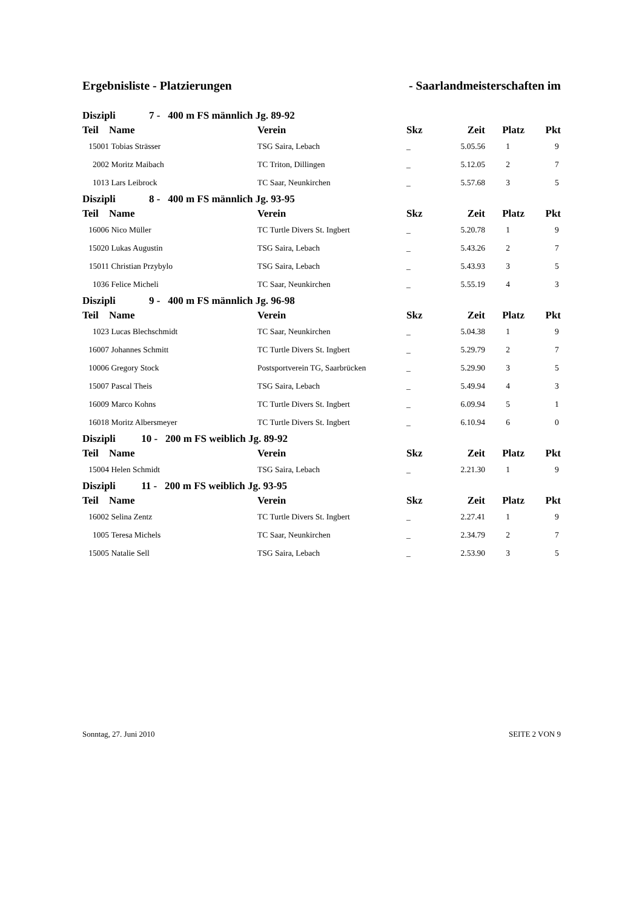Ergebnisliste - Platzierungen - Saarlandmeisterschaften im
| Diszipli 7 - 400 m FS männlich Jg. 89-92 | | | | | | |
| Teil | Name | Verein | Skz | Zeit | Platz | Pkt |
| 15001 | Tobias Strässer | TSG Saira, Lebach | _ | 5.05.56 | 1 | 9 |
| 2002 | Moritz Maibach | TC Triton, Dillingen | _ | 5.12.05 | 2 | 7 |
| 1013 | Lars Leibrock | TC Saar, Neunkirchen | _ | 5.57.68 | 3 | 5 |
| Diszipli 8 - 400 m FS männlich Jg. 93-95 | | | | | | |
| Teil | Name | Verein | Skz | Zeit | Platz | Pkt |
| 16006 | Nico Müller | TC Turtle Divers St. Ingbert | _ | 5.20.78 | 1 | 9 |
| 15020 | Lukas Augustin | TSG Saira, Lebach | _ | 5.43.26 | 2 | 7 |
| 15011 | Christian Przybylo | TSG Saira, Lebach | _ | 5.43.93 | 3 | 5 |
| 1036 | Felice Micheli | TC Saar, Neunkirchen | _ | 5.55.19 | 4 | 3 |
| Diszipli 9 - 400 m FS männlich Jg. 96-98 | | | | | | |
| Teil | Name | Verein | Skz | Zeit | Platz | Pkt |
| 1023 | Lucas Blechschmidt | TC Saar, Neunkirchen | _ | 5.04.38 | 1 | 9 |
| 16007 | Johannes Schmitt | TC Turtle Divers St. Ingbert | _ | 5.29.79 | 2 | 7 |
| 10006 | Gregory Stock | Postsportverein TG, Saarbrücken | _ | 5.29.90 | 3 | 5 |
| 15007 | Pascal Theis | TSG Saira, Lebach | _ | 5.49.94 | 4 | 3 |
| 16009 | Marco Kohns | TC Turtle Divers St. Ingbert | _ | 6.09.94 | 5 | 1 |
| 16018 | Moritz Albersmeyer | TC Turtle Divers St. Ingbert | _ | 6.10.94 | 6 | 0 |
| Diszipli 10 - 200 m FS weiblich Jg. 89-92 | | | | | | |
| Teil | Name | Verein | Skz | Zeit | Platz | Pkt |
| 15004 | Helen Schmidt | TSG Saira, Lebach | _ | 2.21.30 | 1 | 9 |
| Diszipli 11 - 200 m FS weiblich Jg. 93-95 | | | | | | |
| Teil | Name | Verein | Skz | Zeit | Platz | Pkt |
| 16002 | Selina Zentz | TC Turtle Divers St. Ingbert | _ | 2.27.41 | 1 | 9 |
| 1005 | Teresa Michels | TC Saar, Neunkirchen | _ | 2.34.79 | 2 | 7 |
| 15005 | Natalie Sell | TSG Saira, Lebach | _ | 2.53.90 | 3 | 5 |
Sonntag, 27. Juni 2010 SEITE 2 VON 9